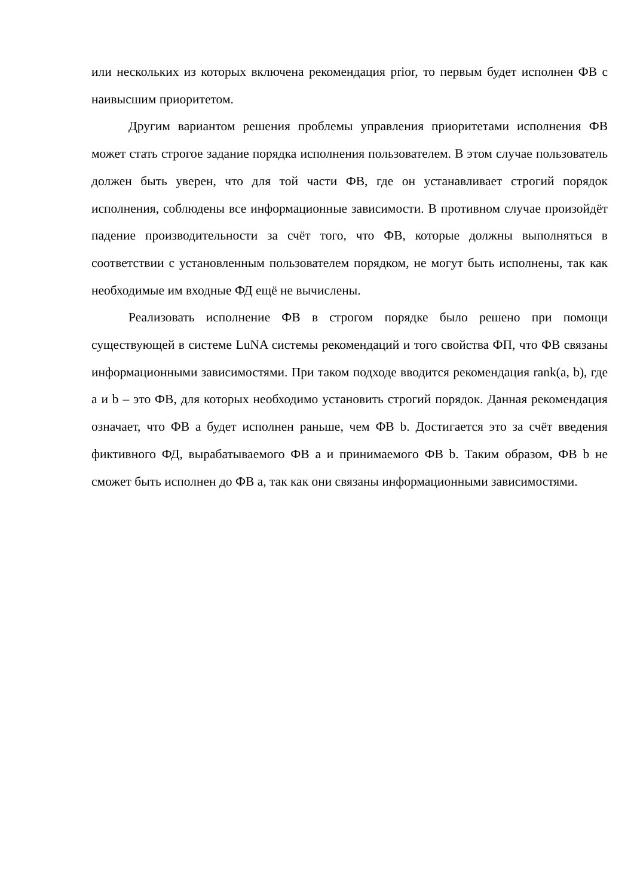или нескольких из которых включена рекомендация prior, то первым будет исполнен ФВ с наивысшим приоритетом.
Другим вариантом решения проблемы управления приоритетами исполнения ФВ может стать строгое задание порядка исполнения пользователем. В этом случае пользователь должен быть уверен, что для той части ФВ, где он устанавливает строгий порядок исполнения, соблюдены все информационные зависимости. В противном случае произойдёт падение производительности за счёт того, что ФВ, которые должны выполняться в соответствии с установленным пользователем порядком, не могут быть исполнены, так как необходимые им входные ФД ещё не вычислены.
Реализовать исполнение ФВ в строгом порядке было решено при помощи существующей в системе LuNA системы рекомендаций и того свойства ФП, что ФВ связаны информационными зависимостями. При таком подходе вводится рекомендация rank(a, b), где a и b – это ФВ, для которых необходимо установить строгий порядок. Данная рекомендация означает, что ФВ a будет исполнен раньше, чем ФВ b. Достигается это за счёт введения фиктивного ФД, вырабатываемого ФВ a и принимаемого ФВ b. Таким образом, ФВ b не сможет быть исполнен до ФВ a, так как они связаны информационными зависимостями.